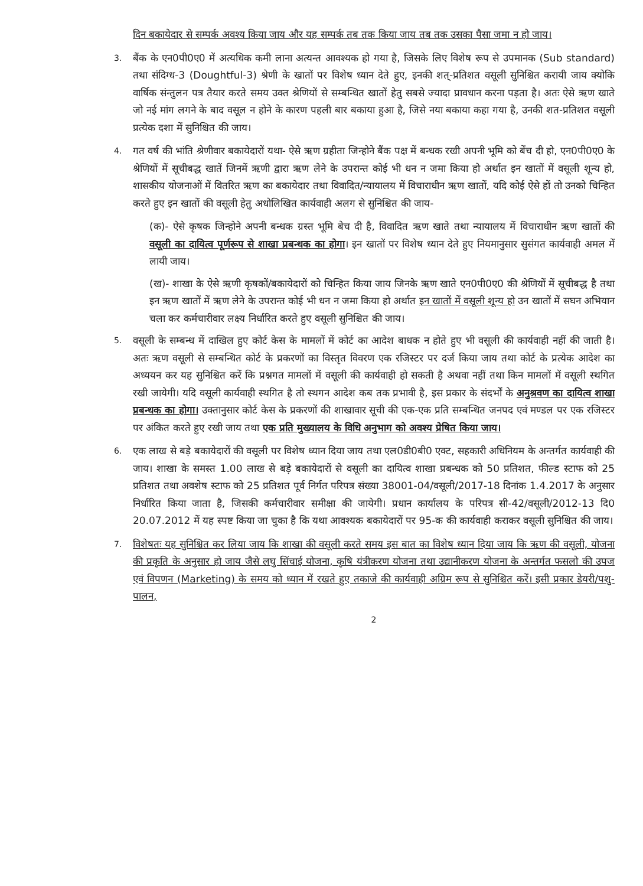दिन बकायेदार से सम्पर्क अवश्य किया जाय और यह सम्पर्क तब तक किया जाय तब तक उसका पैसा जमा न हो जाय।
3.
बैंक के एन0पी0ए0 में अत्यधिक कमी लाना अत्यन्त आवश्यक हो गया है, जिसके लिए विशेष रूप से उपमानक (Sub standard) तथा संदिग्ध-3 (Doughtful-3) श्रेणी के खातों पर विशेष ध्यान देते हुए, इनकी शत्-प्रतिशत वसूली सुनिश्चित करायी जाय क्योकि वार्षिक संन्तुलन पत्र तैयार करते समय उक्त श्रेणियों से सम्बन्धित खातों हेतु सबसे ज्यादा प्रावधान करना पड़ता है। अतः ऐसे ऋण खाते जो नई मांग लगने के बाद वसूल न होने के कारण पहली बार बकाया हुआ है, जिसे नया बकाया कहा गया है, उनकी शत-प्रतिशत वसूली प्रत्येक दशा में सुनिश्चित की जाय।
4.
गत वर्ष की भांति श्रेणीवार बकायेदारों यथा- ऐसे ऋण ग्रहीता जिन्होने बैंक पक्ष में बन्धक रखी अपनी भूमि को बेंच दी हो, एन0पी0ए0 के श्रेणियों में सूचीबद्ध खातें जिनमें ऋणी द्वारा ऋण लेने के उपरान्त कोई भी धन न जमा किया हो अर्थात इन खातों में वसूली शून्य हो, शासकीय योजनाओं में वितरित ऋण का बकायेदार तथा विवादित/न्यायालय में विचाराधीन ऋण खातों, यदि कोई ऐसे हों तो उनको चिन्हित करते हुए इन खातों की वसूली हेतु अधोलिखित कार्यवाही अलग से सुनिश्चित की जाय-
(क)- ऐसे कृषक जिन्होने अपनी बन्धक ग्रस्त भूमि बेच दी है, विवादित ऋण खाते तथा न्यायालय में विचाराधीन ऋण खातों की वसूली का दायित्व पूर्णरूप से शाखा प्रबन्धक का होगा। इन खातों पर विशेष ध्यान देते हुए नियमानुसार सुसंगत कार्यवाही अमल में लायी जाय।
(ख)- शाखा के ऐसे ऋणी कृषकों/बकायेदारों को चिन्हित किया जाय जिनके ऋण खाते एन0पी0ए0 की श्रेणियों में सूचीबद्ध है तथा इन ऋण खातों में ऋण लेने के उपरान्त कोई भी धन न जमा किया हो अर्थात इन खातों में वसूली शून्य हो उन खातों में सघन अभियान चला कर कर्मचारीवार लक्ष्य निर्धारित करते हुए वसूली सुनिश्चित की जाय।
5.
वसूली के सम्बन्ध में दाखिल हुए कोर्ट केस के मामलों में कोर्ट का आदेश बाधक न होते हुए भी वसूली की कार्यवाही नहीं की जाती है। अतः ऋण वसूली से सम्बन्धित कोर्ट के प्रकरणों का विस्तृत विवरण एक रजिस्टर पर दर्ज किया जाय तथा कोर्ट के प्रत्येक आदेश का अध्ययन कर यह सुनिश्चित करें कि प्रश्नगत मामलों में वसूली की कार्यवाही हो सकती है अथवा नहीं तथा किन मामलों में वसूली स्थगित रखी जायेगी। यदि वसूली कार्यवाही स्थगित है तो स्थगन आदेश कब तक प्रभावी है, इस प्रकार के संदर्भों के अनुश्रवण का दायित्व शाखा प्रबन्धक का होगा। उक्तानुसार कोर्ट केस के प्रकरणों की शाखावार सूची की एक-एक प्रति सम्बन्धित जनपद एवं मण्डल पर एक रजिस्टर पर अंकित करते हुए रखी जाय तथा एक प्रति मुख्यालय के विधि अनुभाग को अवश्य प्रेषित किया जाय।
6.
एक लाख से बड़े बकायेदारों की वसूली पर विशेष ध्यान दिया जाय तथा एल0डी0बी0 एक्ट, सहकारी अधिनियम के अन्तर्गत कार्यवाही की जाय। शाखा के समस्त 1.00 लाख से बड़े बकायेदारों से वसूली का दायित्व शाखा प्रबन्धक को 50 प्रतिशत, फील्ड स्टाफ को 25 प्रतिशत तथा अवशेष स्टाफ को 25 प्रतिशत पूर्व निर्गत परिपत्र संख्या 38001-04/वसूली/2017-18 दिनांक 1.4.2017 के अनुसार निर्धारित किया जाता है, जिसकी कर्मचारीवार समीक्षा की जायेगी। प्रधान कार्यालय के परिपत्र सी-42/वसूली/2012-13 दि0 20.07.2012 में यह स्पष्ट किया जा चुका है कि यथा आवश्यक बकायेदारों पर 95-क की कार्यवाही कराकर वसूली सुनिश्चित की जाय।
7.
विशेषतः यह सुनिश्चित कर लिया जाय कि शाखा की वसूली करते समय इस बात का विशेष ध्यान दिया जाय कि ऋण की वसूली, योजना की प्रकृति के अनुसार हो जाय जैसे लघु सिंचाई योजना, कृषि यंत्रीकरण योजना तथा उद्यानीकरण योजना के अन्तर्गत फसलो की उपज एवं विपणन (Marketing) के समय को ध्यान में रखते हुए तकाजे की कार्यवाही अग्रिम रूप से सुनिश्चित करें। इसी प्रकार डेयरी/पशु-पालन,
2